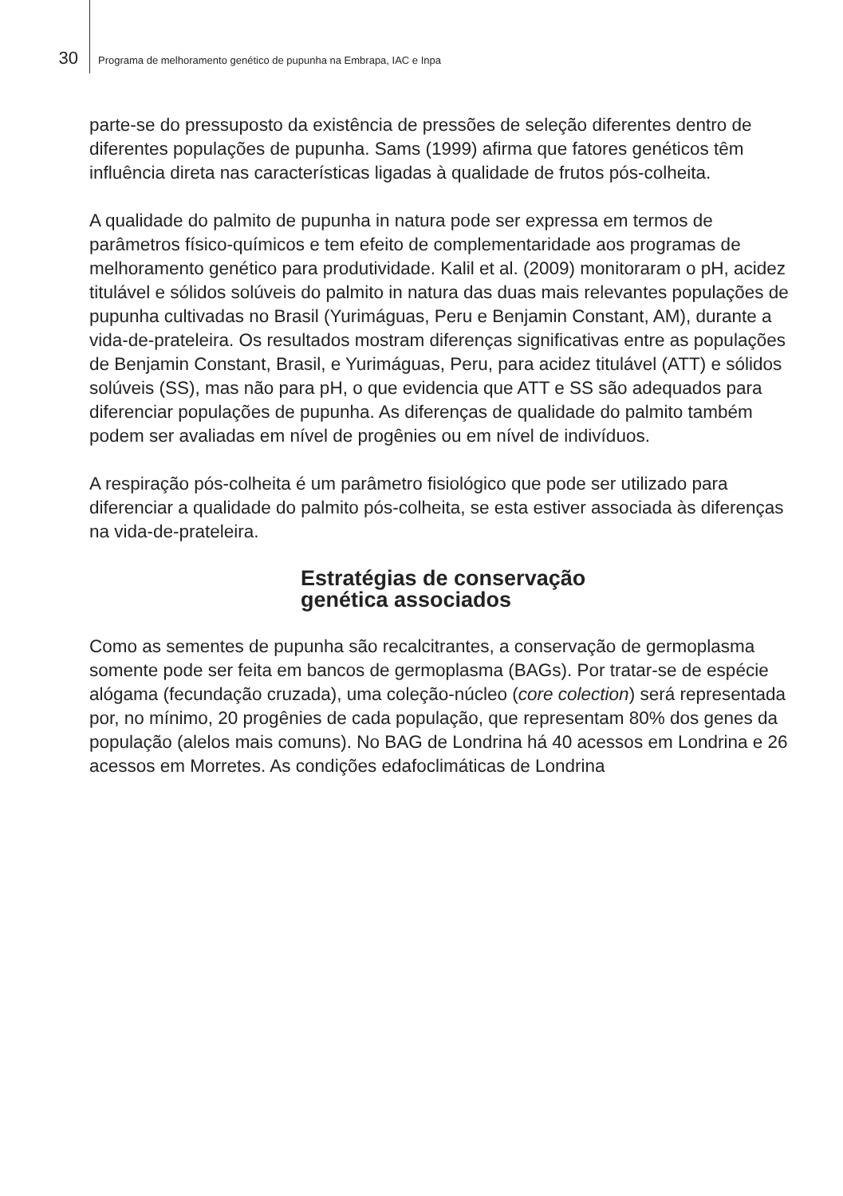30 Programa de melhoramento genético de pupunha na Embrapa, IAC e Inpa
parte-se do pressuposto da existência de pressões de seleção diferentes dentro de diferentes populações de pupunha. Sams (1999) afirma que fatores genéticos têm influência direta nas características ligadas à qualidade de frutos pós-colheita.
A qualidade do palmito de pupunha in natura pode ser expressa em termos de parâmetros físico-químicos e tem efeito de complementaridade aos programas de melhoramento genético para produtividade. Kalil et al. (2009) monitoraram o pH, acidez titulável e sólidos solúveis do palmito in natura das duas mais relevantes populações de pupunha cultivadas no Brasil (Yurimáguas, Peru e Benjamin Constant, AM), durante a vida-de-prateleira. Os resultados mostram diferenças significativas entre as populações de Benjamin Constant, Brasil, e Yurimáguas, Peru, para acidez titulável (ATT) e sólidos solúveis (SS), mas não para pH, o que evidencia que ATT e SS são adequados para diferenciar populações de pupunha. As diferenças de qualidade do palmito também podem ser avaliadas em nível de progênies ou em nível de indivíduos.
A respiração pós-colheita é um parâmetro fisiológico que pode ser utilizado para diferenciar a qualidade do palmito pós-colheita, se esta estiver associada às diferenças na vida-de-prateleira.
Estratégias de conservação
genética associados
Como as sementes de pupunha são recalcitrantes, a conservação de germoplasma somente pode ser feita em bancos de germoplasma (BAGs). Por tratar-se de espécie alógama (fecundação cruzada), uma coleção-núcleo (core colection) será representada por, no mínimo, 20 progênies de cada população, que representam 80% dos genes da população (alelos mais comuns). No BAG de Londrina há 40 acessos em Londrina e 26 acessos em Morretes. As condições edafoclimáticas de Londrina